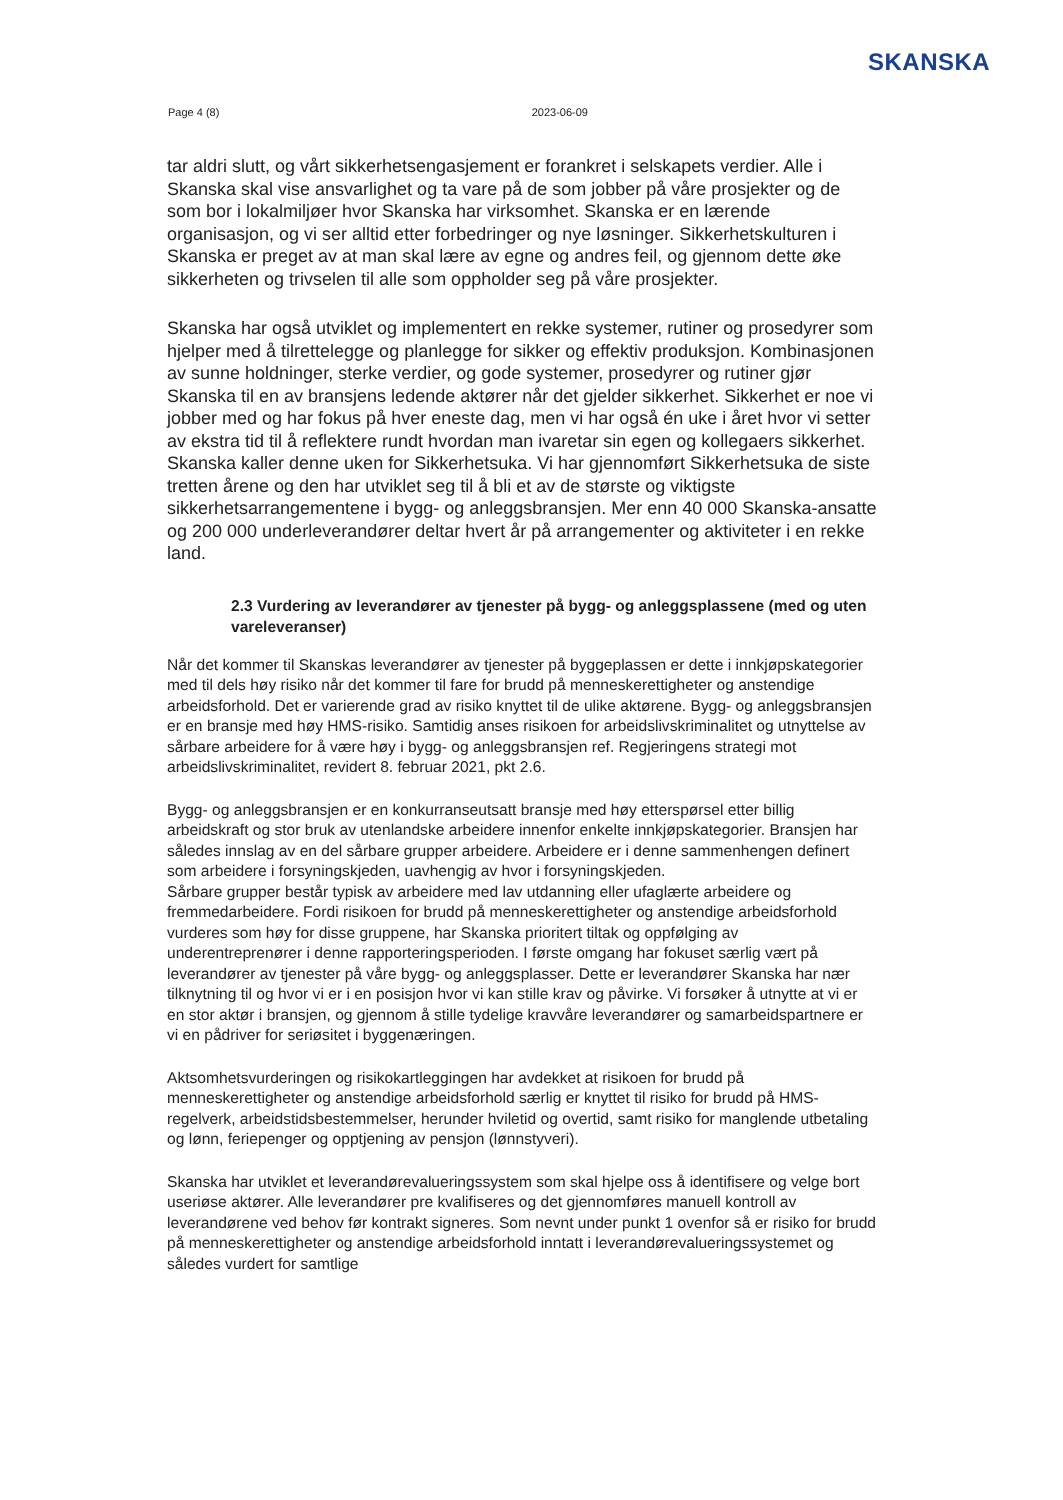SKANSKA
Page 4 (8) 2023-06-09
tar aldri slutt, og vårt sikkerhetsengasjement er forankret i selskapets verdier. Alle i Skanska skal vise ansvarlighet og ta vare på de som jobber på våre prosjekter og de som bor i lokalmiljøer hvor Skanska har virksomhet. Skanska er en lærende organisasjon, og vi ser alltid etter forbedringer og nye løsninger. Sikkerhetskulturen i Skanska er preget av at man skal lære av egne og andres feil, og gjennom dette øke sikkerheten og trivselen til alle som oppholder seg på våre prosjekter.
Skanska har også utviklet og implementert en rekke systemer, rutiner og prosedyrer som hjelper med å tilrettelegge og planlegge for sikker og effektiv produksjon. Kombinasjonen av sunne holdninger, sterke verdier, og gode systemer, prosedyrer og rutiner gjør Skanska til en av bransjens ledende aktører når det gjelder sikkerhet. Sikkerhet er noe vi jobber med og har fokus på hver eneste dag, men vi har også én uke i året hvor vi setter av ekstra tid til å reflektere rundt hvordan man ivaretar sin egen og kollegaers sikkerhet. Skanska kaller denne uken for Sikkerhetsuka. Vi har gjennomført Sikkerhetsuka de siste tretten årene og den har utviklet seg til å bli et av de største og viktigste sikkerhetsarrangementene i bygg- og anleggsbransjen. Mer enn 40 000 Skanska-ansatte og 200 000 underleverandører deltar hvert år på arrangementer og aktiviteter i en rekke land.
2.3 Vurdering av leverandører av tjenester på bygg- og anleggsplassene (med og uten vareleveranser)
Når det kommer til Skanskas leverandører av tjenester på byggeplassen er dette i innkjøpskategorier med til dels høy risiko når det kommer til fare for brudd på menneskerettigheter og anstendige arbeidsforhold. Det er varierende grad av risiko knyttet til de ulike aktørene. Bygg- og anleggsbransjen er en bransje med høy HMS-risiko. Samtidig anses risikoen for arbeidslivskriminalitet og utnyttelse av sårbare arbeidere for å være høy i bygg- og anleggsbransjen ref. Regjeringens strategi mot arbeidslivskriminalitet, revidert 8. februar 2021, pkt 2.6.
Bygg- og anleggsbransjen er en konkurranseutsatt bransje med høy etterspørsel etter billig arbeidskraft og stor bruk av utenlandske arbeidere innenfor enkelte innkjøpskategorier. Bransjen har således innslag av en del sårbare grupper arbeidere. Arbeidere er i denne sammenhengen definert som arbeidere i forsyningskjeden, uavhengig av hvor i forsyningskjeden.
Sårbare grupper består typisk av arbeidere med lav utdanning eller ufaglærte arbeidere og fremmedarbeidere. Fordi risikoen for brudd på menneskerettigheter og anstendige arbeidsforhold vurderes som høy for disse gruppene, har Skanska prioritert tiltak og oppfølging av underentreprenører i denne rapporteringsperioden. I første omgang har fokuset særlig vært på leverandører av tjenester på våre bygg- og anleggsplasser. Dette er leverandører Skanska har nær tilknytning til og hvor vi er i en posisjon hvor vi kan stille krav og påvirke. Vi forsøker å utnytte at vi er en stor aktør i bransjen, og gjennom å stille tydelige kravvåre leverandører og samarbeidspartnere er vi en pådriver for seriøsitet i byggenæringen.
Aktsomhetsvurderingen og risikokartleggingen har avdekket at risikoen for brudd på menneskerettigheter og anstendige arbeidsforhold særlig er knyttet til risiko for brudd på HMS-regelverk, arbeidstidsbestemmelser, herunder hviletid og overtid, samt risiko for manglende utbetaling og lønn, feriepenger og opptjening av pensjon (lønnstyveri).
Skanska har utviklet et leverandørevalueringssystem som skal hjelpe oss å identifisere og velge bort useriøse aktører. Alle leverandører pre kvalifiseres og det gjennomføres manuell kontroll av leverandørene ved behov før kontrakt signeres. Som nevnt under punkt 1 ovenfor så er risiko for brudd på menneskerettigheter og anstendige arbeidsforhold inntatt i leverandørevalueringssystemet og således vurdert for samtlige